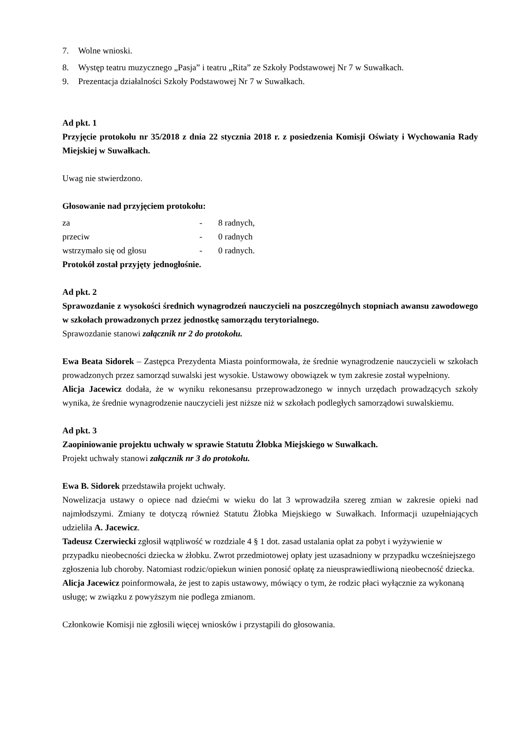7. Wolne wnioski.
8. Występ teatru muzycznego „Pasja” i teatru „Rita” ze Szkoły Podstawowej Nr 7 w Suwałkach.
9. Prezentacja działalności Szkoły Podstawowej Nr 7 w Suwałkach.
Ad pkt. 1
Przyjęcie protokołu nr 35/2018 z dnia 22 stycznia 2018 r. z posiedzenia Komisji Oświaty i Wychowania Rady Miejskiej w Suwałkach.
Uwag nie stwierdzono.
Głosowanie nad przyjęciem protokołu:
za - 8 radnych,
przeciw - 0 radnych
wstrzymało się od głosu - 0 radnych.
Protokół został przyjęty jednogłośnie.
Ad pkt. 2
Sprawozdanie z wysokości średnich wynagrodzeń nauczycieli na poszczególnych stopniach awansu zawodowego w szkołach prowadzonych przez jednostkę samorządu terytorialnego.
Sprawozdanie stanowi załącznik nr 2 do protokołu.
Ewa Beata Sidorek – Zastępca Prezydenta Miasta poinformowała, że średnie wynagrodzenie nauczycieli w szkołach prowadzonych przez samorząd suwalski jest wysokie. Ustawowy obowiązek w tym zakresie został wypełniony.
Alicja Jacewicz dodała, że w wyniku rekonesansu przeprowadzonego w innych urzędach prowadzących szkoły wynika, że średnie wynagrodzenie nauczycieli jest niższe niż w szkołach podległych samorządowi suwalskiemu.
Ad pkt. 3
Zaopiniowanie projektu uchwały w sprawie Statutu Żłobka Miejskiego w Suwałkach.
Projekt uchwały stanowi załącznik nr 3 do protokołu.
Ewa B. Sidorek przedstawiła projekt uchwały.
Nowelizacja ustawy o opiece nad dziećmi w wieku do lat 3 wprowadziła szereg zmian w zakresie opieki nad najmłodszymi. Zmiany te dotyczą również Statutu Żłobka Miejskiego w Suwałkach. Informacji uzupełniających udzieliła A. Jacewicz.
Tadeusz Czerwiecki zgłosił wątpliwość w rozdziale 4 § 1 dot. zasad ustalania opłat za pobyt i wyżywienie w przypadku nieobecności dziecka w żłobku. Zwrot przedmiotowej opłaty jest uzasadniony w przypadku wcześniejszego zgłoszenia lub choroby. Natomiast rodzic/opiekun winien ponosić opłatę za nieusprawiedliwioną nieobecność dziecka.
Alicja Jacewicz poinformowała, że jest to zapis ustawowy, mówiący o tym, że rodzic płaci wyłącznie za wykonaną usługę; w związku z powyższym nie podlega zmianom.
Członkowie Komisji nie zgłosili więcej wniosków i przystąpili do głosowania.